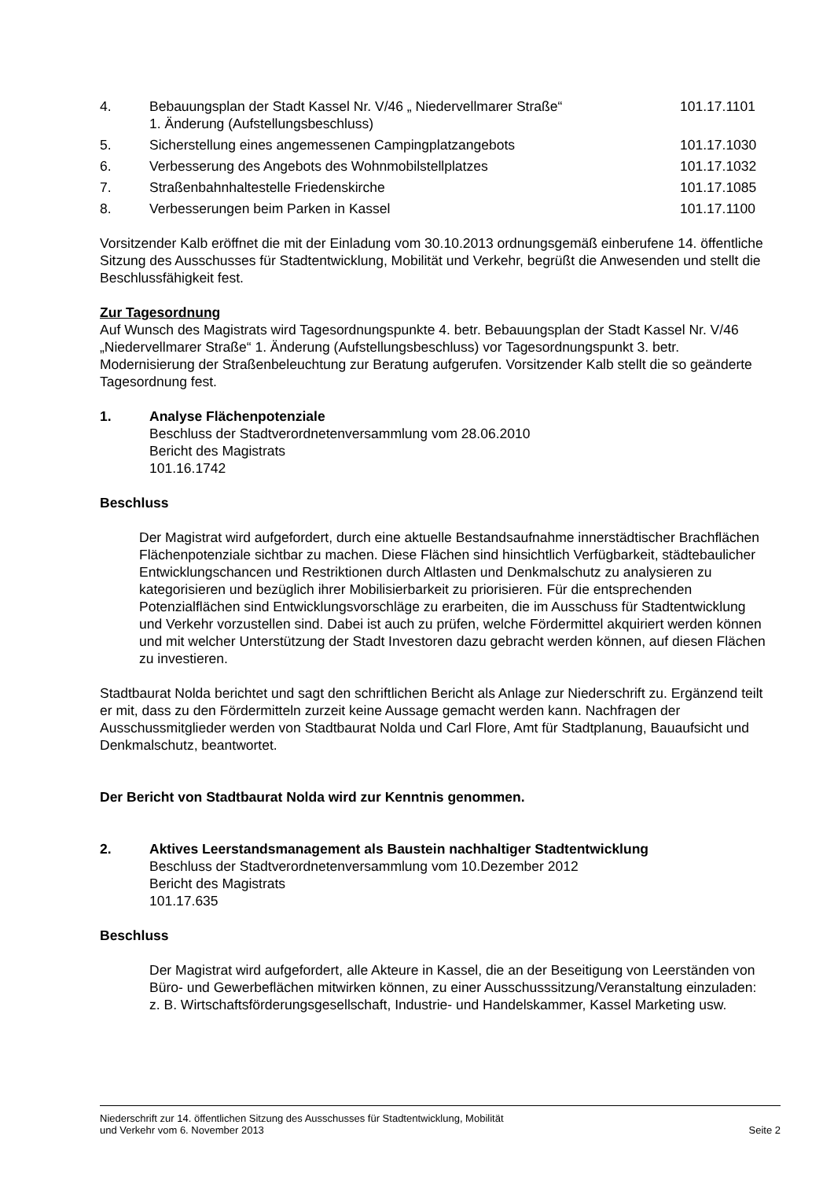4. Bebauungsplan der Stadt Kassel Nr. V/46 „ Niedervellmarer Straße“
1. Änderung (Aufstellungsbeschluss)
101.17.1101
5. Sicherstellung eines angemessenen Campingplatzangebots
101.17.1030
6. Verbesserung des Angebots des Wohnmobilstellplatzes
101.17.1032
7. Straßenbahnhaltestelle Friedenskirche
101.17.1085
8. Verbesserungen beim Parken in Kassel
101.17.1100
Vorsitzender Kalb eröffnet die mit der Einladung vom 30.10.2013 ordnungsgemäß einberufene 14. öffentliche Sitzung des Ausschusses für Stadtentwicklung, Mobilität und Verkehr, begrüßt die Anwesenden und stellt die Beschlussfähigkeit fest.
Zur Tagesordnung
Auf Wunsch des Magistrats wird Tagesordnungspunkte 4. betr. Bebauungsplan der Stadt Kassel Nr. V/46 „Niedervellmarer Straße“ 1. Änderung (Aufstellungsbeschluss) vor Tagesordnungspunkt 3. betr. Modernisierung der Straßenbeleuchtung zur Beratung aufgerufen. Vorsitzender Kalb stellt die so geänderte Tagesordnung fest.
1. Analyse Flächenpotenziale
Beschluss der Stadtverordnetenversammlung vom 28.06.2010
Bericht des Magistrats
101.16.1742
Beschluss
Der Magistrat wird aufgefordert, durch eine aktuelle Bestandsaufnahme innerstädtischer Brachflächen Flächenpotenziale sichtbar zu machen. Diese Flächen sind hinsichtlich Verfügbarkeit, städtebaulicher Entwicklungschancen und Restriktionen durch Altlasten und Denkmalschutz zu analysieren zu kategorisieren und bezüglich ihrer Mobilisierbarkeit zu priorisieren. Für die entsprechenden Potenzialflächen sind Entwicklungsvorschläge zu erarbeiten, die im Ausschuss für Stadtentwicklung und Verkehr vorzustellen sind. Dabei ist auch zu prüfen, welche Fördermittel akquiriert werden können und mit welcher Unterstützung der Stadt Investoren dazu gebracht werden können, auf diesen Flächen zu investieren.
Stadtbaurat Nolda berichtet und sagt den schriftlichen Bericht als Anlage zur Niederschrift zu. Ergänzend teilt er mit, dass zu den Fördermitteln zurzeit keine Aussage gemacht werden kann. Nachfragen der Ausschussmitglieder werden von Stadtbaurat Nolda und Carl Flore, Amt für Stadtplanung, Bauaufsicht und Denkmalschutz, beantwortet.
Der Bericht von Stadtbaurat Nolda wird zur Kenntnis genommen.
2. Aktives Leerstandsmanagement als Baustein nachhaltiger Stadtentwicklung
Beschluss der Stadtverordnetenversammlung vom 10.Dezember 2012
Bericht des Magistrats
101.17.635
Beschluss
Der Magistrat wird aufgefordert, alle Akteure in Kassel, die an der Beseitigung von Leerständen von Büro- und Gewerbeflächen mitwirken können, zu einer Ausschusssitzung/Veranstaltung einzuladen: z. B. Wirtschaftsförderungsgesellschaft, Industrie- und Handelskammer, Kassel Marketing usw.
Niederschrift zur 14. öffentlichen Sitzung des Ausschusses für Stadtentwicklung, Mobilität
und Verkehr vom 6. November 2013
Seite 2